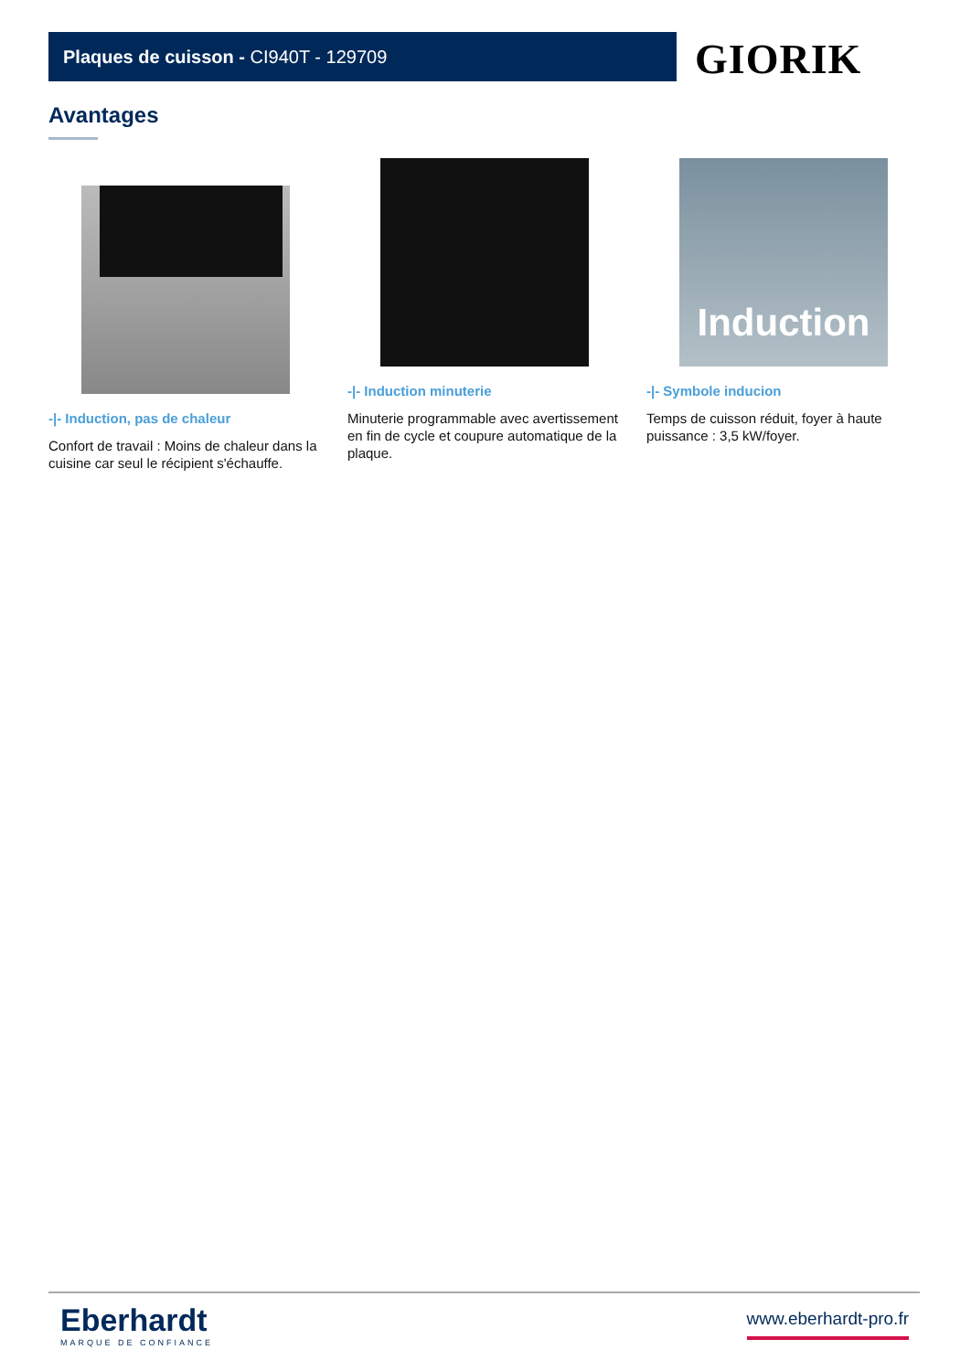Plaques de cuisson - CI940T - 129709 GIORIK
Avantages
-|- Induction, pas de chaleur
Confort de travail : Moins de chaleur dans la cuisine car seul le récipient s'échauffe.
-|- Induction minuterie
Minuterie programmable avec avertissement en fin de cycle et coupure automatique de la plaque.
Induction
-|- Symbole inducion
Temps de cuisson réduit, foyer à haute puissance : 3,5 kW/foyer.
Eberhardt
MARQUE DE CONFIANCE
www.eberhardt-pro.fr